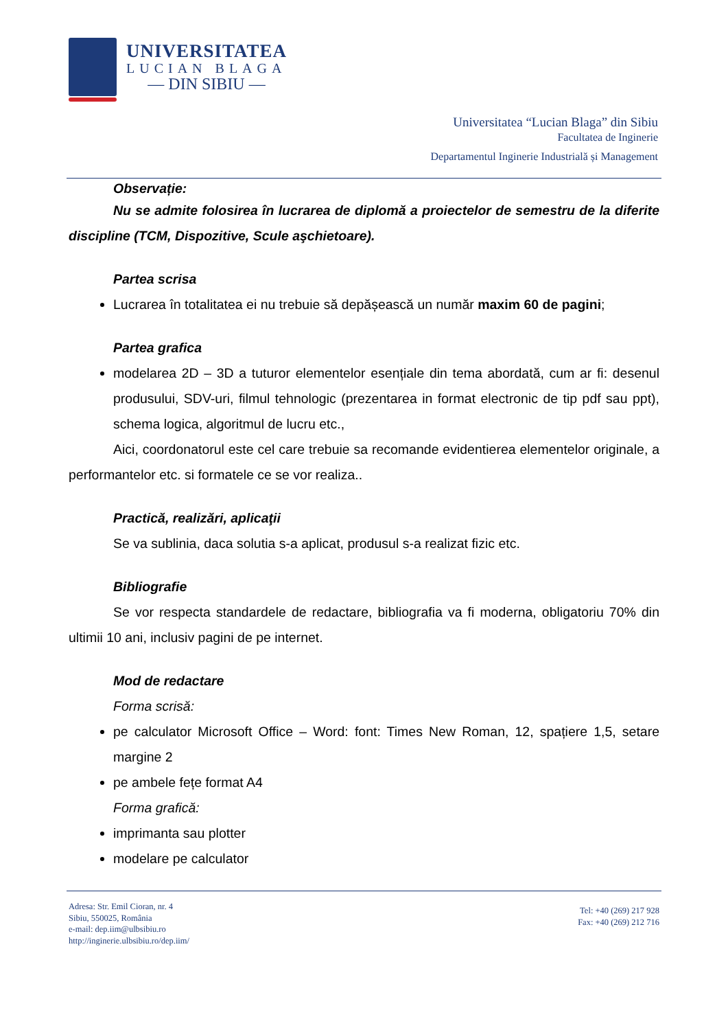UNIVERSITATEA
LUCIAN BLAGA
— DIN SIBIU —
Universitatea “Lucian Blaga” din Sibiu
Facultatea de Inginerie
Departamentul Inginerie Industrială și Management
Observație:
Nu se admite folosirea în lucrarea de diplomă a proiectelor de semestru de la diferite discipline (TCM, Dispozitive, Scule aşchietoare).
Partea scrisa
Lucrarea în totalitatea ei nu trebuie să depășească un număr maxim 60 de pagini;
Partea grafica
modelarea 2D – 3D a tuturor elementelor esențiale din tema abordată, cum ar fi: desenul produsului, SDV-uri, filmul tehnologic (prezentarea in format electronic de tip pdf sau ppt), schema logica, algoritmul de lucru etc.,
Aici, coordonatorul este cel care trebuie sa recomande evidentierea elementelor originale, a performantelor etc. si formatele ce se vor realiza..
Practică, realizări, aplicaţii
Se va sublinia, daca solutia s-a aplicat, produsul s-a realizat fizic etc.
Bibliografie
Se vor respecta standardele de redactare, bibliografia va fi moderna, obligatoriu 70% din ultimii 10 ani, inclusiv pagini de pe internet.
Mod de redactare
Forma scrisă:
pe calculator Microsoft Office – Word: font: Times New Roman, 12, spațiere 1,5, setare margine 2
pe ambele fețe format A4
Forma grafică:
imprimanta sau plotter
modelare pe calculator
Adresa: Str. Emil Cioran, nr. 4
Sibiu, 550025, România
e-mail: dep.iim@ulbsibiu.ro
http://inginerie.ulbsibiu.ro/dep.iim/
Tel: +40 (269) 217 928
Fax: +40 (269) 212 716